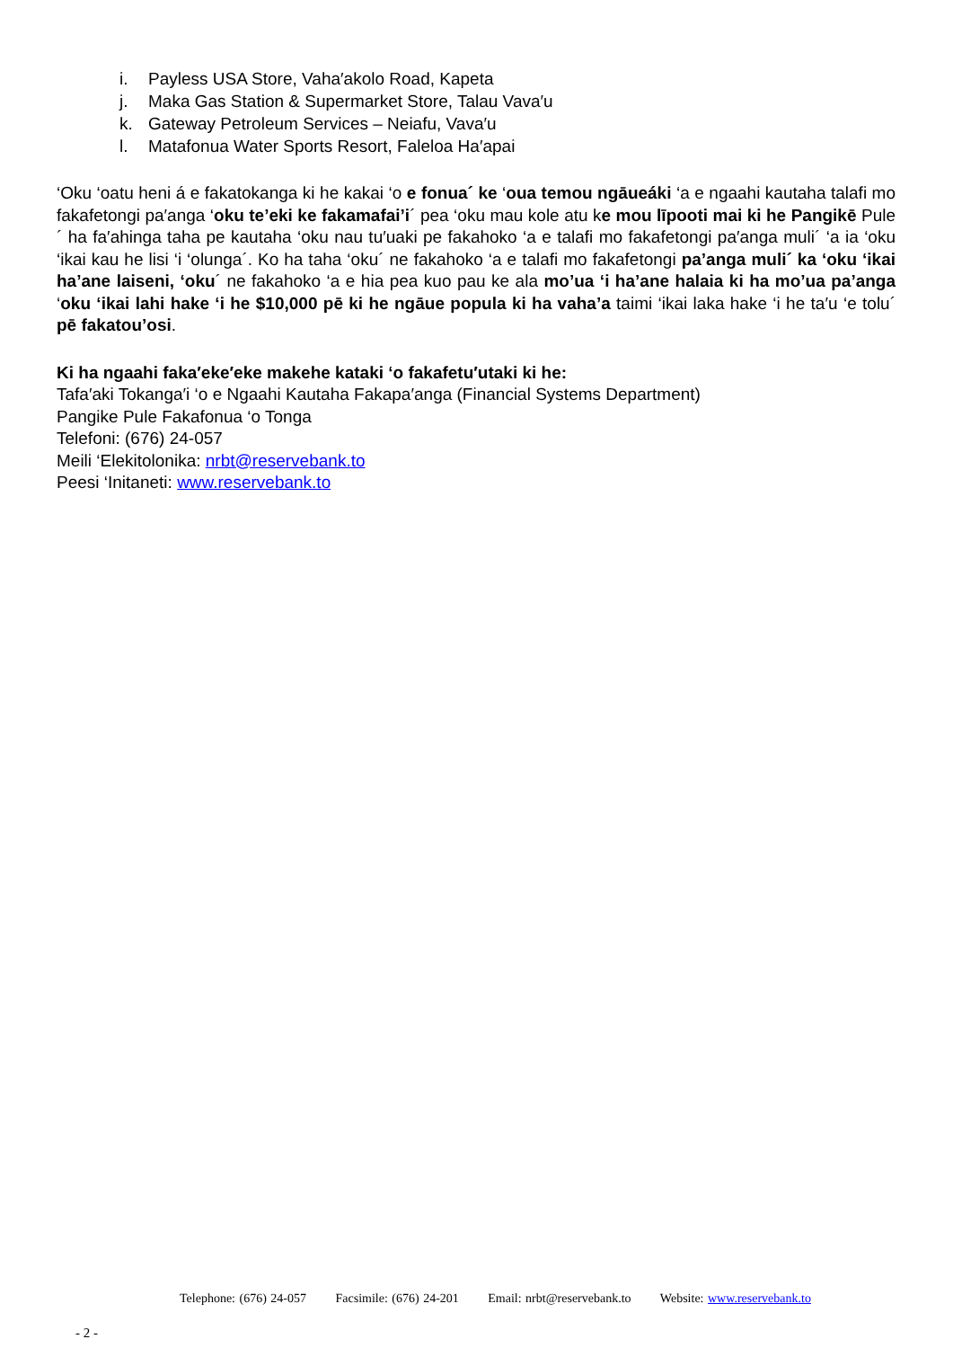i. Payless USA Store, Vaha′akolo Road, Kapeta
j. Maka Gas Station & Supermarket Store, Talau Vava′u
k. Gateway Petroleum Services – Neiafu, Vava′u
l. Matafonua Water Sports Resort, Faleloa Ha′apai
‘Oku ‘oatu heni á e fakatokanga ki he kakai ‘o e fonua´ ke ‘oua temou ngāueáki ‘a e ngaahi kautaha talafi mo fakafetongi pa′anga ‘oku te’eki ke fakamafai’i´ pea ‘oku mau kole atu ke mou līpooti mai ki he Pangikē Pule´ ha fa′ahinga taha pe kautaha ‘oku nau tu′uaki pe fakahoko ‘a e talafi mo fakafetongi pa′anga muli´ ‘a ia ‘oku ‘ikai kau he lisi ‘i ‘olunga´. Ko ha taha ‘oku´ ne fakahoko ‘a e talafi mo fakafetongi pa’anga muli´ ka ‘oku ‘ikai ha’ane laiseni, ‘oku´ ne fakahoko ‘a e hia pea kuo pau ke ala mo’ua ‘i ha’ane halaia ki ha mo’ua pa’anga ‘oku ‘ikai lahi hake ‘i he $10,000 pē ki he ngāue popula ki ha vaha’a taimi ‘ikai laka hake ‘i he ta′u ‘e tolu´ pē fakatou’osi.
Ki ha ngaahi faka′eke′eke makehe kataki ‘o fakafetu′utaki ki he:
Tafa′aki Tokanga′i ‘o e Ngaahi Kautaha Fakapa′anga (Financial Systems Department)
Pangike Pule Fakafonua ‘o Tonga
Telefoni: (676) 24-057
Meili ‘Elekitolonika: nrbt@reservebank.to
Peesi ‘Initaneti: www.reservebank.to
Telephone: (676) 24-057 Facsimile: (676) 24-201 Email: nrbt@reservebank.to Website: www.reservebank.to
- 2 -